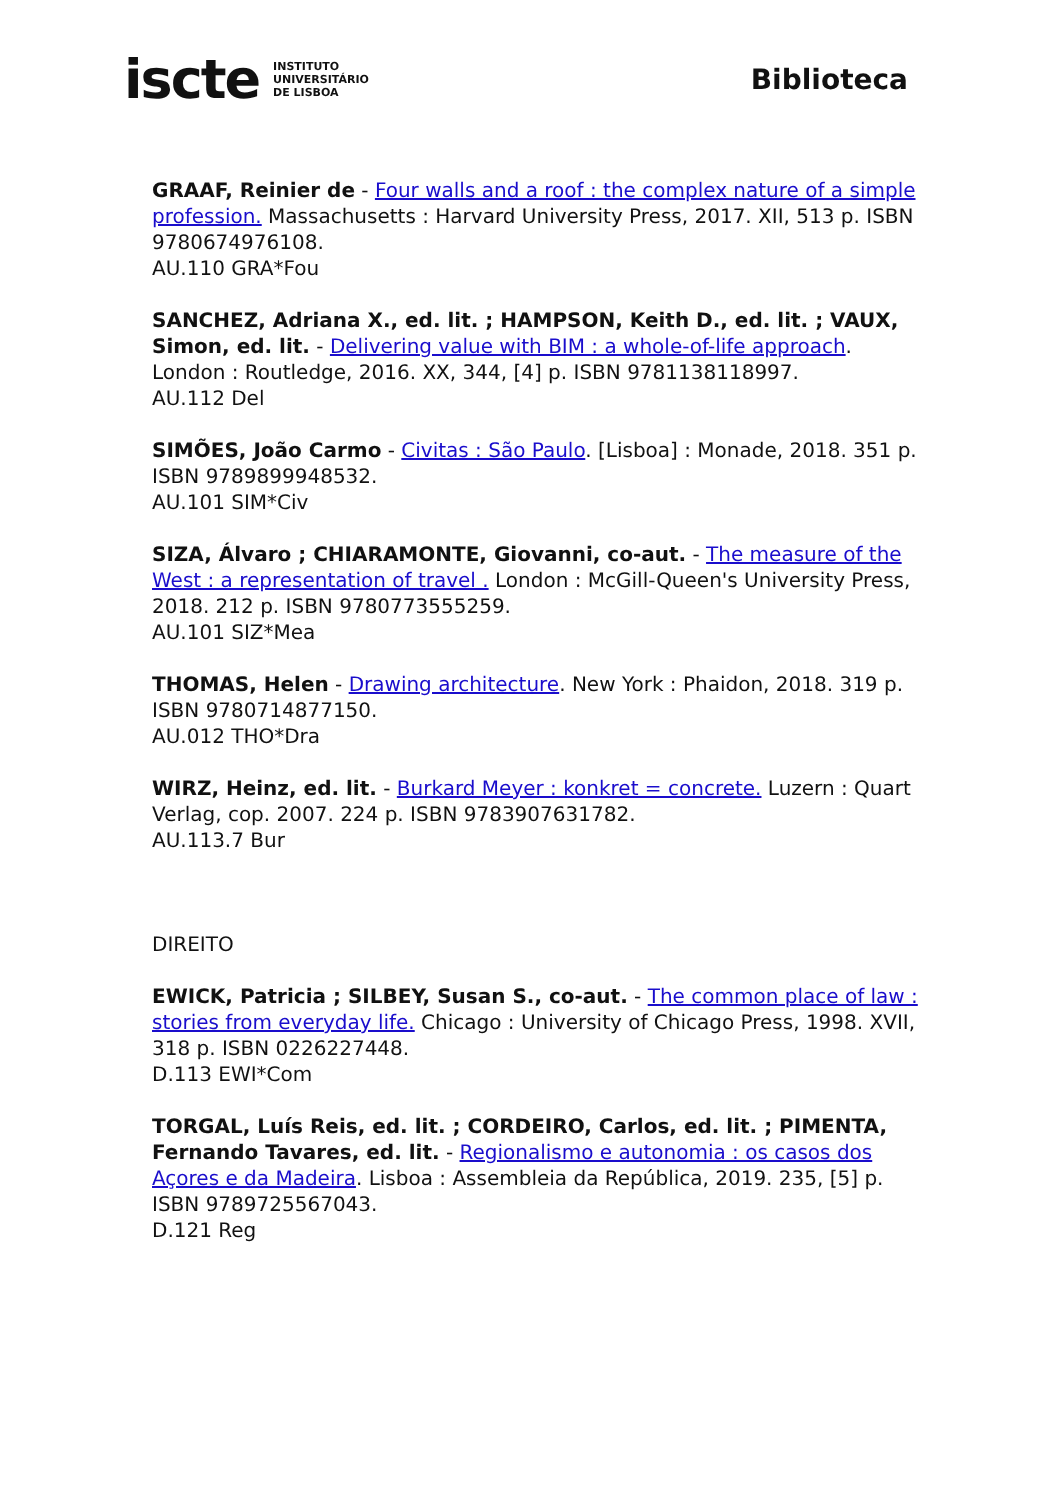iscte INSTITUTO
UNIVERSITÁRIO
DE LISBOA
Biblioteca
GRAAF, Reinier de - Four walls and a roof : the complex nature of a simple profession. Massachusetts : Harvard University Press, 2017. XII, 513 p. ISBN 9780674976108.
AU.110 GRA*Fou
SANCHEZ, Adriana X., ed. lit. ; HAMPSON, Keith D., ed. lit. ; VAUX, Simon, ed. lit. - Delivering value with BIM : a whole-of-life approach. London : Routledge, 2016. XX, 344, [4] p. ISBN 9781138118997.
AU.112 Del
SIMÕES, João Carmo - Civitas : São Paulo. [Lisboa] : Monade, 2018. 351 p. ISBN 9789899948532.
AU.101 SIM*Civ
SIZA, Álvaro ; CHIARAMONTE, Giovanni, co-aut. - The measure of the West : a representation of travel . London : McGill-Queen's University Press, 2018. 212 p. ISBN 9780773555259.
AU.101 SIZ*Mea
THOMAS, Helen - Drawing architecture. New York : Phaidon, 2018. 319 p. ISBN 9780714877150.
AU.012 THO*Dra
WIRZ, Heinz, ed. lit. - Burkard Meyer : konkret = concrete. Luzern : Quart Verlag, cop. 2007. 224 p. ISBN 9783907631782.
AU.113.7 Bur
DIREITO
EWICK, Patricia ; SILBEY, Susan S., co-aut. - The common place of law : stories from everyday life. Chicago : University of Chicago Press, 1998. XVII, 318 p. ISBN 0226227448.
D.113 EWI*Com
TORGAL, Luís Reis, ed. lit. ; CORDEIRO, Carlos, ed. lit. ; PIMENTA, Fernando Tavares, ed. lit. - Regionalismo e autonomia : os casos dos Açores e da Madeira. Lisboa : Assembleia da República, 2019. 235, [5] p. ISBN 9789725567043.
D.121 Reg